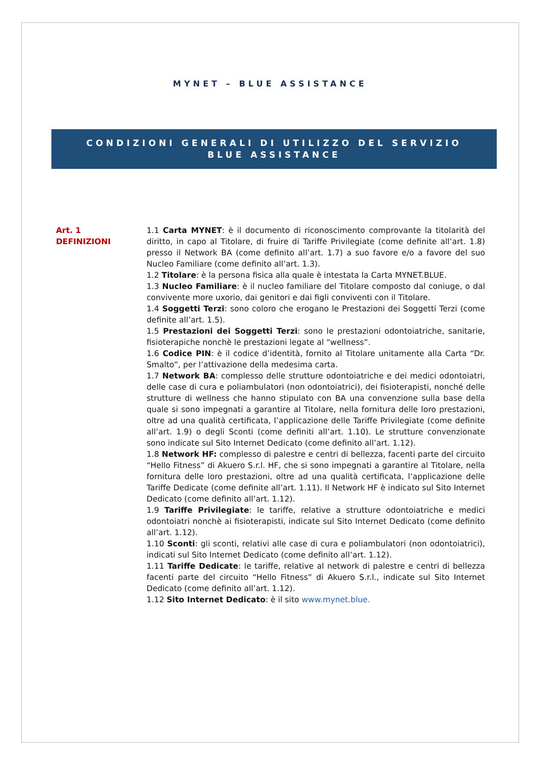MYNET – BLUE ASSISTANCE
CONDIZIONI GENERALI DI UTILIZZO DEL SERVIZIO
BLUE ASSISTANCE
Art. 1
DEFINIZIONI
1.1 Carta MYNET: è il documento di riconoscimento comprovante la titolarità del diritto, in capo al Titolare, di fruire di Tariffe Privilegiate (come definite all’art. 1.8) presso il Network BA (come definito all’art. 1.7) a suo favore e/o a favore del suo Nucleo Familiare (come definito all’art. 1.3).
1.2 Titolare: è la persona fisica alla quale è intestata la Carta MYNET.BLUE.
1.3 Nucleo Familiare: è il nucleo familiare del Titolare composto dal coniuge, o dal convivente more uxorio, dai genitori e dai figli conviventi con il Titolare.
1.4 Soggetti Terzi: sono coloro che erogano le Prestazioni dei Soggetti Terzi (come definite all’art. 1.5).
1.5 Prestazioni dei Soggetti Terzi: sono le prestazioni odontoiatriche, sanitarie, fisioterapiche nonchè le prestazioni legate al “wellness”.
1.6 Codice PIN: è il codice d’identità, fornito al Titolare unitamente alla Carta “Dr. Smalto”, per l’attivazione della medesima carta.
1.7 Network BA: complesso delle strutture odontoiatriche e dei medici odontoiatri, delle case di cura e poliambulatori (non odontoiatrici), dei fisioterapisti, nonché delle strutture di wellness che hanno stipulato con BA una convenzione sulla base della quale si sono impegnati a garantire al Titolare, nella fornitura delle loro prestazioni, oltre ad una qualità certificata, l’applicazione delle Tariffe Privilegiate (come definite all’art. 1.9) o degli Sconti (come definiti all’art. 1.10). Le strutture convenzionate sono indicate sul Sito Internet Dedicato (come definito all’art. 1.12).
1.8 Network HF: complesso di palestre e centri di bellezza, facenti parte del circuito “Hello Fitness” di Akuero S.r.l. HF, che si sono impegnati a garantire al Titolare, nella fornitura delle loro prestazioni, oltre ad una qualità certificata, l’applicazione delle Tariffe Dedicate (come definite all’art. 1.11). Il Network HF è indicato sul Sito Internet Dedicato (come definito all’art. 1.12).
1.9 Tariffe Privilegiate: le tariffe, relative a strutture odontoiatriche e medici odontoiatri nonchè ai fisioterapisti, indicate sul Sito Internet Dedicato (come definito all’art. 1.12).
1.10 Sconti: gli sconti, relativi alle case di cura e poliambulatori (non odontoiatrici), indicati sul Sito Internet Dedicato (come definito all’art. 1.12).
1.11 Tariffe Dedicate: le tariffe, relative al network di palestre e centri di bellezza facenti parte del circuito “Hello Fitness” di Akuero S.r.l., indicate sul Sito Internet Dedicato (come definito all’art. 1.12).
1.12 Sito Internet Dedicato: è il sito www.mynet.blue.